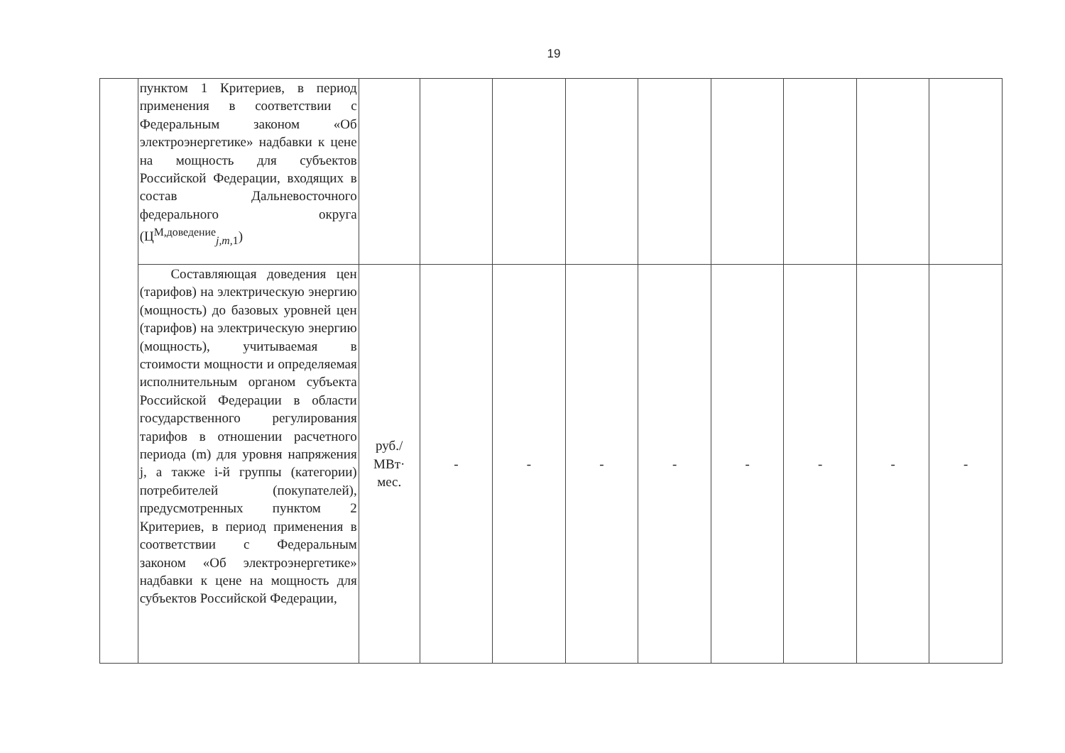19
| | пунктом 1 Критериев, в период применения в соответствии с Федеральным законом «Об электроэнергетике» надбавки к цене на мощность для субъектов Российской Федерации, входящих в состав Дальневосточного федерального округа (Ц<sup>М,доведение</sup><sub>j,m,1</sub>) | | | | | | | | | |
| | Составляющая доведения цен (тарифов) на электрическую энергию (мощность) до базовых уровней цен (тарифов) на электрическую энергию (мощность), учитываемая в стоимости мощности и определяемая исполнительным органом субъекта Российской Федерации в области государственного регулирования тарифов в отношении расчетного периода (m) для уровня напряжения j, а также i-й группы (категории) потребителей (покупателей), предусмотренных пунктом 2 Критериев, в период применения в соответствии с Федеральным законом «Об электроэнергетике» надбавки к цене на мощность для субъектов Российской Федерации, | руб./ МВт· мес. | - | - | - | - | - | - | - | - |